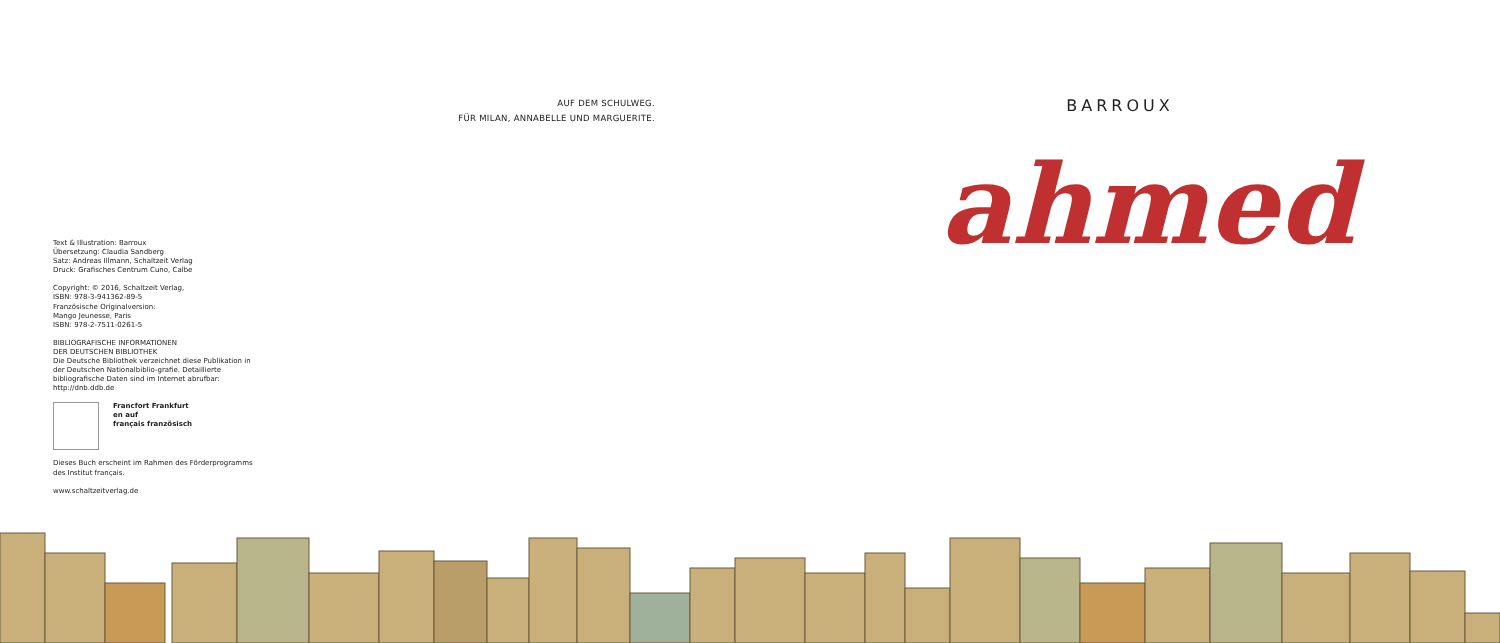Text & Illustration: Barroux
Übersetzung: Claudia Sandberg
Satz: Andreas Illmann, Schaltzeit Verlag
Druck: Grafisches Centrum Cuno, Calbe
Copyright: © 2016, Schaltzeit Verlag,
ISBN: 978-3-941362-89-5
Französische Originalversion:
Mango Jeunesse, Paris
ISBN: 978-2-7511-0261-5
BIBLIOGRAFISCHE INFORMATIONEN
DER DEUTSCHEN BIBLIOTHEK
Die Deutsche Bibliothek verzeichnet diese Publikation in der Deutschen Nationalbiblio-grafie. Detaillierte bibliografische Daten sind im Internet abrufbar: http://dnb.ddb.de
Francfort Frankfurt
en auf
français französisch
Dieses Buch erscheint im Rahmen des Förderprogramms des Institut français.
www.schaltzeitverlag.de
AUF DEM SCHULWEG.
FÜR MILAN, ANNABELLE UND MARGUERITE.
BARROUX
ahmed